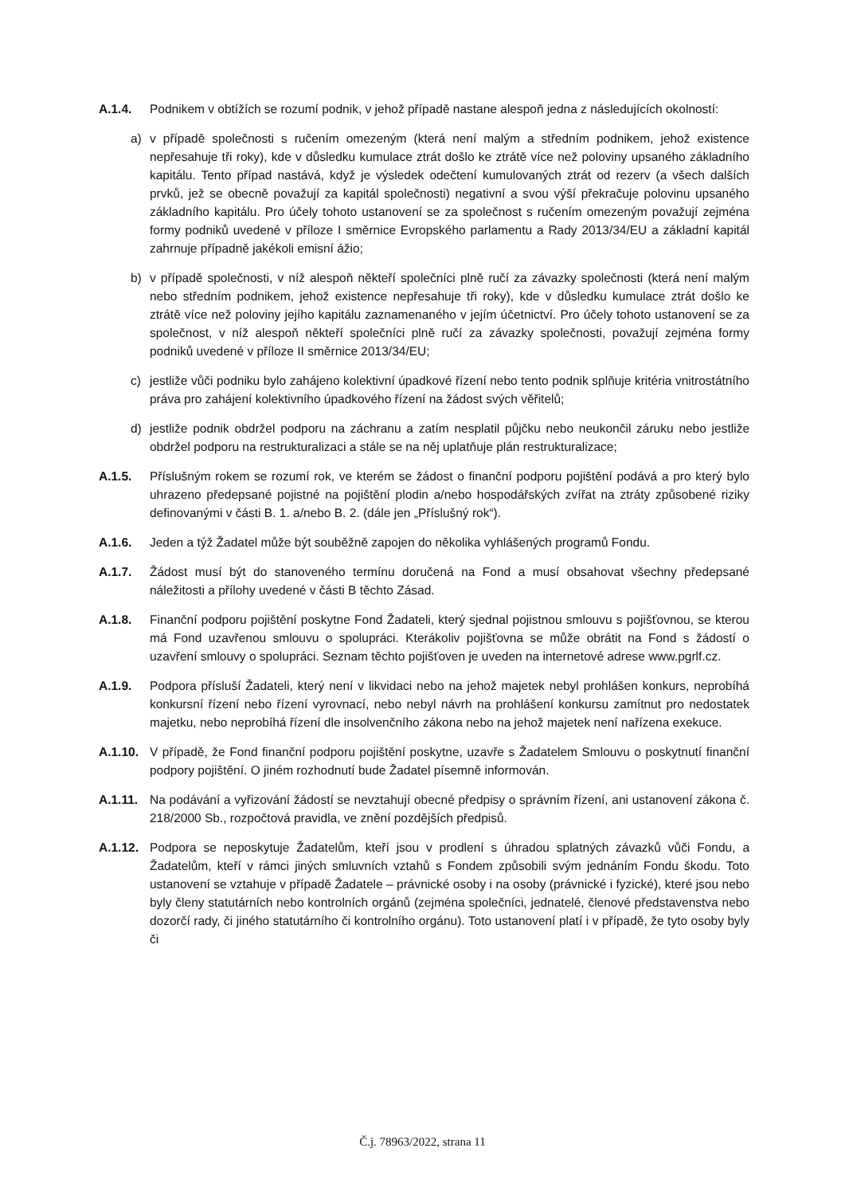A.1.4. Podnikem v obtížích se rozumí podnik, v jehož případě nastane alespoň jedna z následujících okolností:
a) v případě společnosti s ručením omezeným (která není malým a středním podnikem, jehož existence nepřesahuje tři roky), kde v důsledku kumulace ztrát došlo ke ztrátě více než poloviny upsaného základního kapitálu. Tento případ nastává, když je výsledek odečtení kumulovaných ztrát od rezerv (a všech dalších prvků, jež se obecně považují za kapitál společnosti) negativní a svou výší překračuje polovinu upsaného základního kapitálu. Pro účely tohoto ustanovení se za společnost s ručením omezeným považují zejména formy podniků uvedené v příloze I směrnice Evropského parlamentu a Rady 2013/34/EU a základní kapitál zahrnuje případně jakékoli emisní ážio;
b) v případě společnosti, v níž alespoň někteří společníci plně ručí za závazky společnosti (která není malým nebo středním podnikem, jehož existence nepřesahuje tři roky), kde v důsledku kumulace ztrát došlo ke ztrátě více než poloviny jejího kapitálu zaznamenaného v jejím účetnictví. Pro účely tohoto ustanovení se za společnost, v níž alespoň někteří společníci plně ručí za závazky společnosti, považují zejména formy podniků uvedené v příloze II směrnice 2013/34/EU;
c) jestliže vůči podniku bylo zahájeno kolektivní úpadkové řízení nebo tento podnik splňuje kritéria vnitrostátního práva pro zahájení kolektivního úpadkového řízení na žádost svých věřitelů;
d) jestliže podnik obdržel podporu na záchranu a zatím nesplatil půjčku nebo neukončil záruku nebo jestliže obdržel podporu na restrukturalizaci a stále se na něj uplatňuje plán restrukturalizace;
A.1.5. Příslušným rokem se rozumí rok, ve kterém se žádost o finanční podporu pojištění podává a pro který bylo uhrazeno předepsané pojistné na pojištění plodin a/nebo hospodářských zvířat na ztráty způsobené riziky definovanými v části B. 1. a/nebo B. 2. (dále jen „Příslušný rok“).
A.1.6. Jeden a týž Žadatel může být souběžně zapojen do několika vyhlášených programů Fondu.
A.1.7. Žádost musí být do stanoveného termínu doručená na Fond a musí obsahovat všechny předepsané náležitosti a přílohy uvedené v části B těchto Zásad.
A.1.8. Finanční podporu pojištění poskytne Fond Žadateli, který sjednal pojistnou smlouvu s pojišťovnou, se kterou má Fond uzavřenou smlouvu o spolupráci. Kterákoliv pojišťovna se může obrátit na Fond s žádostí o uzavření smlouvy o spolupráci. Seznam těchto pojišťoven je uveden na internetové adrese www.pgrlf.cz.
A.1.9. Podpora přísluší Žadateli, který není v likvidaci nebo na jehož majetek nebyl prohlášen konkurs, neprobíhá konkursní řízení nebo řízení vyrovnací, nebo nebyl návrh na prohlášení konkursu zamítnut pro nedostatek majetku, nebo neprobíhá řízení dle insolvenčního zákona nebo na jehož majetek není nařízena exekuce.
A.1.10. V případě, že Fond finanční podporu pojištění poskytne, uzavře s Žadatelem Smlouvu o poskytnutí finanční podpory pojištění. O jiném rozhodnutí bude Žadatel písemně informován.
A.1.11. Na podávání a vyřizování žádostí se nevztahují obecné předpisy o správním řízení, ani ustanovení zákona č. 218/2000 Sb., rozpočtová pravidla, ve znění pozdějších předpisů.
A.1.12. Podpora se neposkytuje Žadatelům, kteří jsou v prodlení s úhradou splatných závazků vůči Fondu, a Žadatelům, kteří v rámci jiných smluvních vztahů s Fondem způsobili svým jednáním Fondu škodu. Toto ustanovení se vztahuje v případě Žadatele – právnické osoby i na osoby (právnické i fyzické), které jsou nebo byly členy statutárních nebo kontrolních orgánů (zejména společníci, jednatelé, členové představenstva nebo dozorčí rady, či jiného statutárního či kontrolního orgánu). Toto ustanovení platí i v případě, že tyto osoby byly či
Č.j. 78963/2022, strana 11